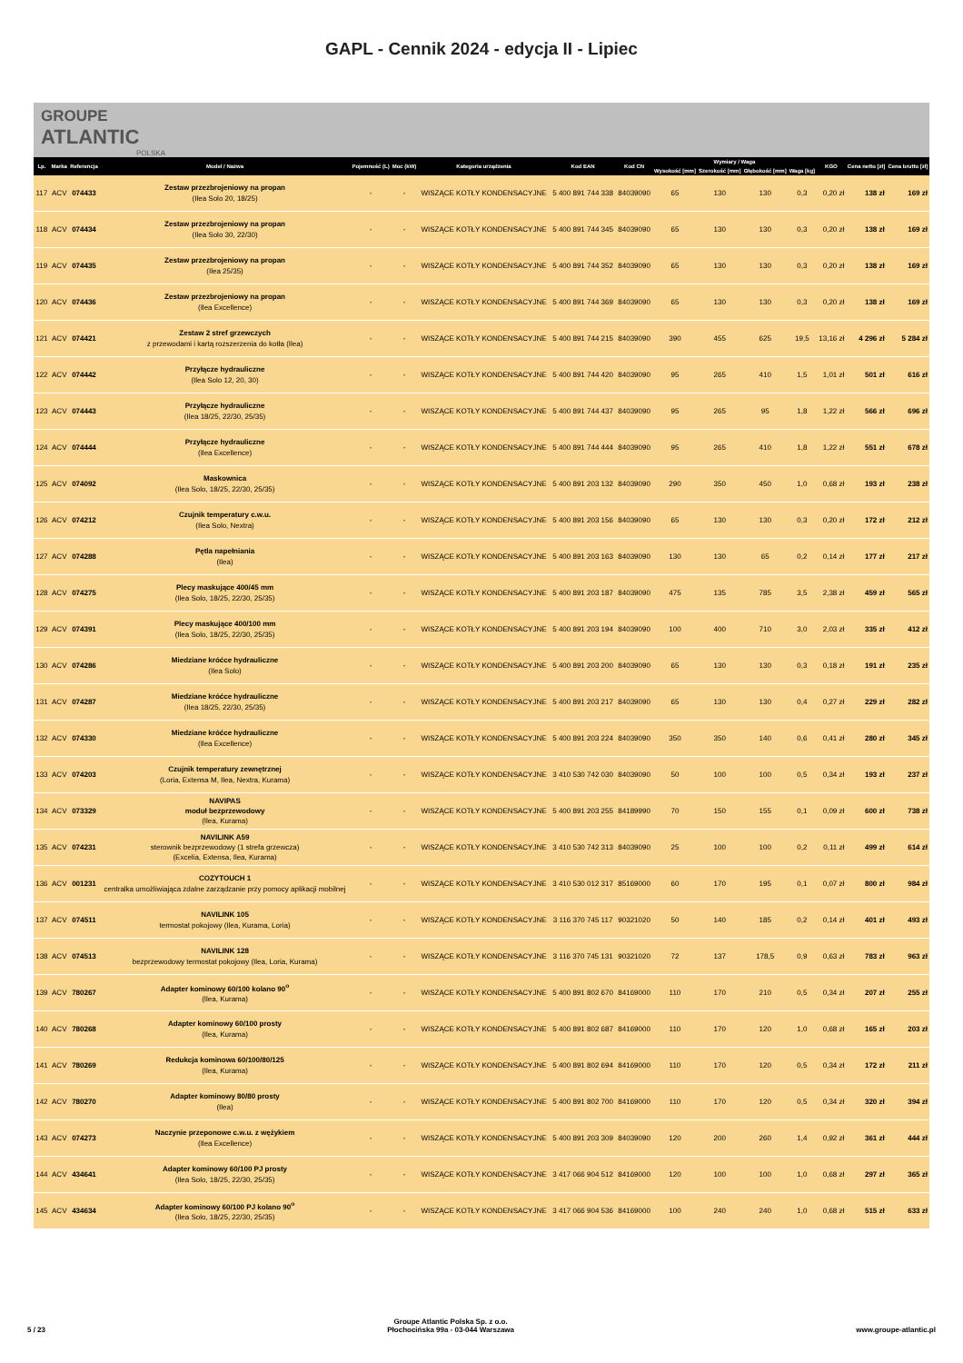GAPL - Cennik 2024 - edycja II - Lipiec
GROUPE
ATLANTIC
POLSKA
| Lp. | Marka | Referencja | Model / Nazwa | Pojemność (L) | Moc (kW) | Kategoria urządzenia | Kod EAN | Kod CN | Wymiary / Waga | | | | KGO | Cena netto [zł] | Cena brutto [zł] |
| --- | --- | --- | --- | --- | --- | --- | --- | --- | --- | --- | --- | --- | --- | --- | --- |
| | | | | | | | | | Wysokość [mm] | Szerokość [mm] | Głębokość [mm] | Waga [kg] | | | |
| 117 | ACV | 074433 | Zestaw przezbrojeniowy na propan (Ilea Solo 20, 18/25) | - | - | WISZĄCE KOTŁY KONDENSACYJNE | 5 400 891 744 338 | 84039090 | 65 | 130 | 130 | 0,3 | 0,20 zł | 138 zł | 169 zł |
| 118 | ACV | 074434 | Zestaw przezbrojeniowy na propan (Ilea Solo 30, 22/30) | - | - | WISZĄCE KOTŁY KONDENSACYJNE | 5 400 891 744 345 | 84039090 | 65 | 130 | 130 | 0,3 | 0,20 zł | 138 zł | 169 zł |
| 119 | ACV | 074435 | Zestaw przezbrojeniowy na propan (Ilea 25/35) | - | - | WISZĄCE KOTŁY KONDENSACYJNE | 5 400 891 744 352 | 84039090 | 65 | 130 | 130 | 0,3 | 0,20 zł | 138 zł | 169 zł |
| 120 | ACV | 074436 | Zestaw przezbrojeniowy na propan (Ilea Excellence) | - | - | WISZĄCE KOTŁY KONDENSACYJNE | 5 400 891 744 369 | 84039090 | 65 | 130 | 130 | 0,3 | 0,20 zł | 138 zł | 169 zł |
| 121 | ACV | 074421 | Zestaw 2 stref grzewczych z przewodami i kartą rozszerzenia do kotła (Ilea) | - | - | WISZĄCE KOTŁY KONDENSACYJNE | 5 400 891 744 215 | 84039090 | 390 | 455 | 625 | 19,5 | 13,16 zł | 4 296 zł | 5 284 zł |
| 122 | ACV | 074442 | Przyłącze hydrauliczne (Ilea Solo 12, 20, 30) | - | - | WISZĄCE KOTŁY KONDENSACYJNE | 5 400 891 744 420 | 84039090 | 95 | 265 | 410 | 1,5 | 1,01 zł | 501 zł | 616 zł |
| 123 | ACV | 074443 | Przyłącze hydrauliczne (Ilea 18/25, 22/30, 25/35) | - | - | WISZĄCE KOTŁY KONDENSACYJNE | 5 400 891 744 437 | 84039090 | 95 | 265 | 95 | 1,8 | 1,22 zł | 566 zł | 696 zł |
| 124 | ACV | 074444 | Przyłącze hydrauliczne (Ilea Excellence) | - | - | WISZĄCE KOTŁY KONDENSACYJNE | 5 400 891 744 444 | 84039090 | 95 | 265 | 410 | 1,8 | 1,22 zł | 551 zł | 678 zł |
| 125 | ACV | 074092 | Maskownica (Ilea Solo, 18/25, 22/30, 25/35) | - | - | WISZĄCE KOTŁY KONDENSACYJNE | 5 400 891 203 132 | 84039090 | 290 | 350 | 450 | 1,0 | 0,68 zł | 193 zł | 238 zł |
| 126 | ACV | 074212 | Czujnik temperatury c.w.u. (Ilea Solo, Nextra) | - | - | WISZĄCE KOTŁY KONDENSACYJNE | 5 400 891 203 156 | 84039090 | 65 | 130 | 130 | 0,3 | 0,20 zł | 172 zł | 212 zł |
| 127 | ACV | 074288 | Pętla napełniania (Ilea) | - | - | WISZĄCE KOTŁY KONDENSACYJNE | 5 400 891 203 163 | 84039090 | 130 | 130 | 65 | 0,2 | 0,14 zł | 177 zł | 217 zł |
| 128 | ACV | 074275 | Plecy maskujące 400/45 mm (Ilea Solo, 18/25, 22/30, 25/35) | - | - | WISZĄCE KOTŁY KONDENSACYJNE | 5 400 891 203 187 | 84039090 | 475 | 135 | 785 | 3,5 | 2,38 zł | 459 zł | 565 zł |
| 129 | ACV | 074391 | Plecy maskujące 400/100 mm (Ilea Solo, 18/25, 22/30, 25/35) | - | - | WISZĄCE KOTŁY KONDENSACYJNE | 5 400 891 203 194 | 84039090 | 100 | 400 | 710 | 3,0 | 2,03 zł | 335 zł | 412 zł |
| 130 | ACV | 074286 | Miedziane króćce hydrauliczne (Ilea Solo) | - | - | WISZĄCE KOTŁY KONDENSACYJNE | 5 400 891 203 200 | 84039090 | 65 | 130 | 130 | 0,3 | 0,18 zł | 191 zł | 235 zł |
| 131 | ACV | 074287 | Miedziane króćce hydrauliczne (Ilea 18/25, 22/30, 25/35) | - | - | WISZĄCE KOTŁY KONDENSACYJNE | 5 400 891 203 217 | 84039090 | 65 | 130 | 130 | 0,4 | 0,27 zł | 229 zł | 282 zł |
| 132 | ACV | 074330 | Miedziane króćce hydrauliczne (Ilea Excellence) | - | - | WISZĄCE KOTŁY KONDENSACYJNE | 5 400 891 203 224 | 84039090 | 350 | 350 | 140 | 0,6 | 0,41 zł | 280 zł | 345 zł |
| 133 | ACV | 074203 | Czujnik temperatury zewnętrznej (Loria, Extensa M, Ilea, Nextra, Kurama) | - | - | WISZĄCE KOTŁY KONDENSACYJNE | 3 410 530 742 030 | 84039090 | 50 | 100 | 100 | 0,5 | 0,34 zł | 193 zł | 237 zł |
| 134 | ACV | 073329 | NAVIPAS moduł bezprzewodowy (Ilea, Kurama) | - | - | WISZĄCE KOTŁY KONDENSACYJNE | 5 400 891 203 255 | 84189990 | 70 | 150 | 155 | 0,1 | 0,09 zł | 600 zł | 738 zł |
| 135 | ACV | 074231 | NAVILINK A59 sterownik bezprzewodowy (1 strefa grzewcza) (Excelia, Extensa, Ilea, Kurama) | - | - | WISZĄCE KOTŁY KONDENSACYJNE | 3 410 530 742 313 | 84039090 | 25 | 100 | 100 | 0,2 | 0,11 zł | 499 zł | 614 zł |
| 136 | ACV | 001231 | COZYTOUCH 1 centralka umożliwiająca zdalne zarządzanie przy pomocy aplikacji mobilnej | - | - | WISZĄCE KOTŁY KONDENSACYJNE | 3 410 530 012 317 | 85169000 | 60 | 170 | 195 | 0,1 | 0,07 zł | 800 zł | 984 zł |
| 137 | ACV | 074511 | NAVILINK 105 termostat pokojowy (Ilea, Kurama, Loria) | - | - | WISZĄCE KOTŁY KONDENSACYJNE | 3 116 370 745 117 | 90321020 | 50 | 140 | 185 | 0,2 | 0,14 zł | 401 zł | 493 zł |
| 138 | ACV | 074513 | NAVILINK 128 bezprzewodowy termostat pokojowy (Ilea, Loria, Kurama) | - | - | WISZĄCE KOTŁY KONDENSACYJNE | 3 116 370 745 131 | 90321020 | 72 | 137 | 178,5 | 0,9 | 0,63 zł | 783 zł | 963 zł |
| 139 | ACV | 780267 | Adapter kominowy 60/100 kolano 90<sup>o</sup> (Ilea, Kurama) | - | - | WISZĄCE KOTŁY KONDENSACYJNE | 5 400 891 802 670 | 84169000 | 110 | 170 | 210 | 0,5 | 0,34 zł | 207 zł | 255 zł |
| 140 | ACV | 780268 | Adapter kominowy 60/100 prosty (Ilea, Kurama) | - | - | WISZĄCE KOTŁY KONDENSACYJNE | 5 400 891 802 687 | 84169000 | 110 | 170 | 120 | 1,0 | 0,68 zł | 165 zł | 203 zł |
| 141 | ACV | 780269 | Redukcja kominowa 60/100/80/125 (Ilea, Kurama) | - | - | WISZĄCE KOTŁY KONDENSACYJNE | 5 400 891 802 694 | 84169000 | 110 | 170 | 120 | 0,5 | 0,34 zł | 172 zł | 211 zł |
| 142 | ACV | 780270 | Adapter kominowy 80/80 prosty (Ilea) | - | - | WISZĄCE KOTŁY KONDENSACYJNE | 5 400 891 802 700 | 84169000 | 110 | 170 | 120 | 0,5 | 0,34 zł | 320 zł | 394 zł |
| 143 | ACV | 074273 | Naczynie przeponowe c.w.u. z wężykiem (Ilea Excellence) | - | - | WISZĄCE KOTŁY KONDENSACYJNE | 5 400 891 203 309 | 84039090 | 120 | 200 | 260 | 1,4 | 0,92 zł | 361 zł | 444 zł |
| 144 | ACV | 434641 | Adapter kominowy 60/100 PJ prosty (Ilea Solo, 18/25, 22/30, 25/35) | - | - | WISZĄCE KOTŁY KONDENSACYJNE | 3 417 066 904 512 | 84169000 | 120 | 100 | 100 | 1,0 | 0,68 zł | 297 zł | 365 zł |
| 145 | ACV | 434634 | Adapter kominowy 60/100 PJ kolano 90<sup>o</sup> (Ilea Solo, 18/25, 22/30, 25/35) | - | - | WISZĄCE KOTŁY KONDENSACYJNE | 3 417 066 904 536 | 84169000 | 100 | 240 | 240 | 1,0 | 0,68 zł | 515 zł | 633 zł |
5 / 23
Groupe Atlantic Polska Sp. z o.o.
Płochocińska 99a - 03-044 Warszawa
www.groupe-atlantic.pl